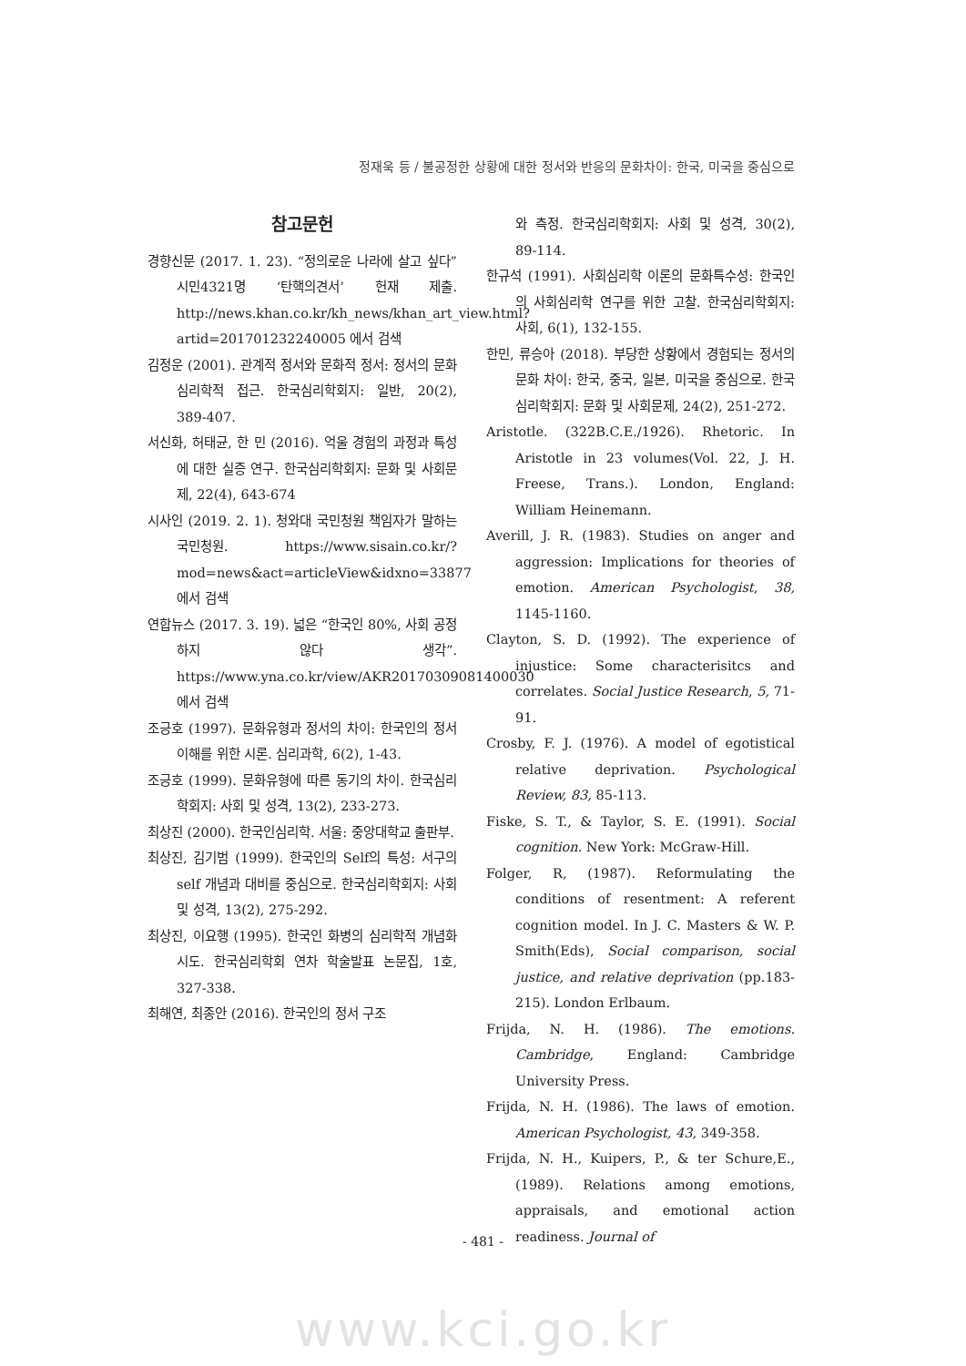정재욱 등 / 불공정한 상황에 대한 정서와 반응의 문화차이: 한국, 미국을 중심으로
참고문헌
경향신문 (2017. 1. 23). “정의로운 나라에 살고 싶다” 시민4321명 ‘탄핵의견서’ 헌재 제출. http://news.khan.co.kr/kh_news/khan_art_view.html?artid=201701232240005 에서 검색
김정운 (2001). 관계적 정서와 문화적 정서: 정서의 문화심리학적 접근. 한국심리학회지: 일반, 20(2), 389-407.
서신화, 허태균, 한 민 (2016). 억울 경험의 과정과 특성에 대한 실증 연구. 한국심리학회지: 문화 및 사회문제, 22(4), 643-674
시사인 (2019. 2. 1). 청와대 국민청원 책임자가 말하는 국민청원. https://www.sisain.co.kr/?mod=news&act=articleView&idxno=33877 에서 검색
연합뉴스 (2017. 3. 19). 넓은 “한국인 80%, 사회 공정하지 않다 생각”. https://www.yna.co.kr/view/AKR20170309081400030 에서 검색
조긍호 (1997). 문화유형과 정서의 차이: 한국인의 정서 이해를 위한 시론. 심리과학, 6(2), 1-43.
조긍호 (1999). 문화유형에 따른 동기의 차이. 한국심리학회지: 사회 및 성격, 13(2), 233-273.
최상진 (2000). 한국인심리학. 서울: 중앙대학교 출판부.
최상진, 김기범 (1999). 한국인의 Self의 특성: 서구의 self 개념과 대비를 중심으로. 한국심리학회지: 사회 및 성격, 13(2), 275-292.
최상진, 이요행 (1995). 한국인 화병의 심리학적 개념화 시도. 한국심리학회 연차 학술발표 논문집, 1호, 327-338.
최해연, 최종안 (2016). 한국인의 정서 구조
와 측정. 한국심리학회지: 사회 및 성격, 30(2), 89-114.
한규석 (1991). 사회심리학 이론의 문화특수성: 한국인의 사회심리학 연구를 위한 고찰. 한국심리학회지: 사회, 6(1), 132-155.
한민, 류승아 (2018). 부당한 상황에서 경험되는 정서의 문화 차이: 한국, 중국, 일본, 미국을 중심으로. 한국심리학회지: 문화 및 사회문제, 24(2), 251-272.
Aristotle. (322B.C.E./1926). Rhetoric. In Aristotle in 23 volumes(Vol. 22, J. H. Freese, Trans.). London, England: William Heinemann.
Averill, J. R. (1983). Studies on anger and aggression: Implications for theories of emotion. American Psychologist, 38, 1145-1160.
Clayton, S. D. (1992). The experience of injustice: Some characterisitcs and correlates. Social Justice Research, 5, 71-91.
Crosby, F. J. (1976). A model of egotistical relative deprivation. Psychological Review, 83, 85-113.
Fiske, S. T., & Taylor, S. E. (1991). Social cognition. New York: McGraw-Hill.
Folger, R, (1987). Reformulating the conditions of resentment: A referent cognition model. In J. C. Masters & W. P. Smith(Eds), Social comparison, social justice, and relative deprivation (pp.183-215). London Erlbaum.
Frijda, N. H. (1986). The emotions. Cambridge, England: Cambridge University Press.
Frijda, N. H. (1986). The laws of emotion. American Psychologist, 43, 349-358.
Frijda, N. H., Kuipers, P., & ter Schure,E., (1989). Relations among emotions, appraisals, and emotional action readiness. Journal of
- 481 -
www.kci.go.kr